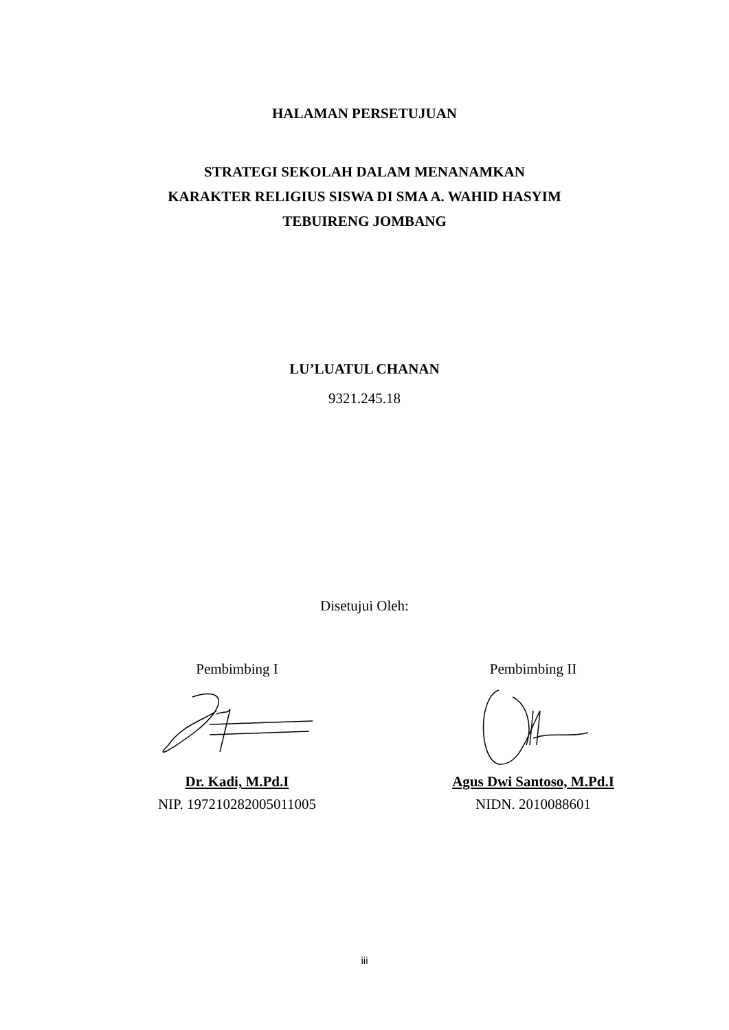HALAMAN PERSETUJUAN
STRATEGI SEKOLAH DALAM MENANAMKAN
KARAKTER RELIGIUS SISWA DI SMA A. WAHID HASYIM
TEBUIRENG JOMBANG
LU’LUATUL CHANAN
9321.245.18
Disetujui Oleh:
Pembimbing I
Dr. Kadi, M.Pd.I
NIP. 197210282005011005
Pembimbing II
Agus Dwi Santoso, M.Pd.I
NIDN. 2010088601
iii